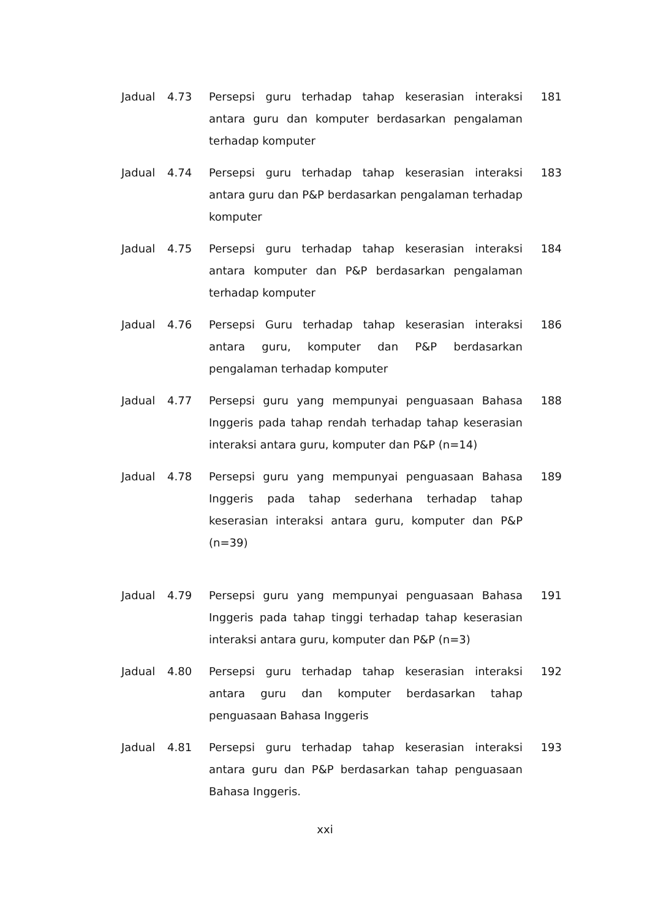| Jadual | 4.73 | Persepsi guru terhadap tahap keserasian interaksi antara guru dan komputer berdasarkan pengalaman terhadap komputer | 181 |
| Jadual | 4.74 | Persepsi guru terhadap tahap keserasian interaksi antara guru dan P&P berdasarkan pengalaman terhadap komputer | 183 |
| Jadual | 4.75 | Persepsi guru terhadap tahap keserasian interaksi antara komputer dan P&P berdasarkan pengalaman terhadap komputer | 184 |
| Jadual | 4.76 | Persepsi Guru terhadap tahap keserasian interaksi antara guru, komputer dan P&P berdasarkan pengalaman terhadap komputer | 186 |
| Jadual | 4.77 | Persepsi guru yang mempunyai penguasaan Bahasa Inggeris pada tahap rendah terhadap tahap keserasian interaksi antara guru, komputer dan P&P (n=14) | 188 |
| Jadual | 4.78 | Persepsi guru yang mempunyai penguasaan Bahasa Inggeris pada tahap sederhana terhadap tahap keserasian interaksi antara guru, komputer dan P&P (n=39) | 189 |
| Jadual | 4.79 | Persepsi guru yang mempunyai penguasaan Bahasa Inggeris pada tahap tinggi terhadap tahap keserasian interaksi antara guru, komputer dan P&P (n=3) | 191 |
| Jadual | 4.80 | Persepsi guru terhadap tahap keserasian interaksi antara guru dan komputer berdasarkan tahap penguasaan Bahasa Inggeris | 192 |
| Jadual | 4.81 | Persepsi guru terhadap tahap keserasian interaksi antara guru dan P&P berdasarkan tahap penguasaan Bahasa Inggeris. | 193 |
xxi